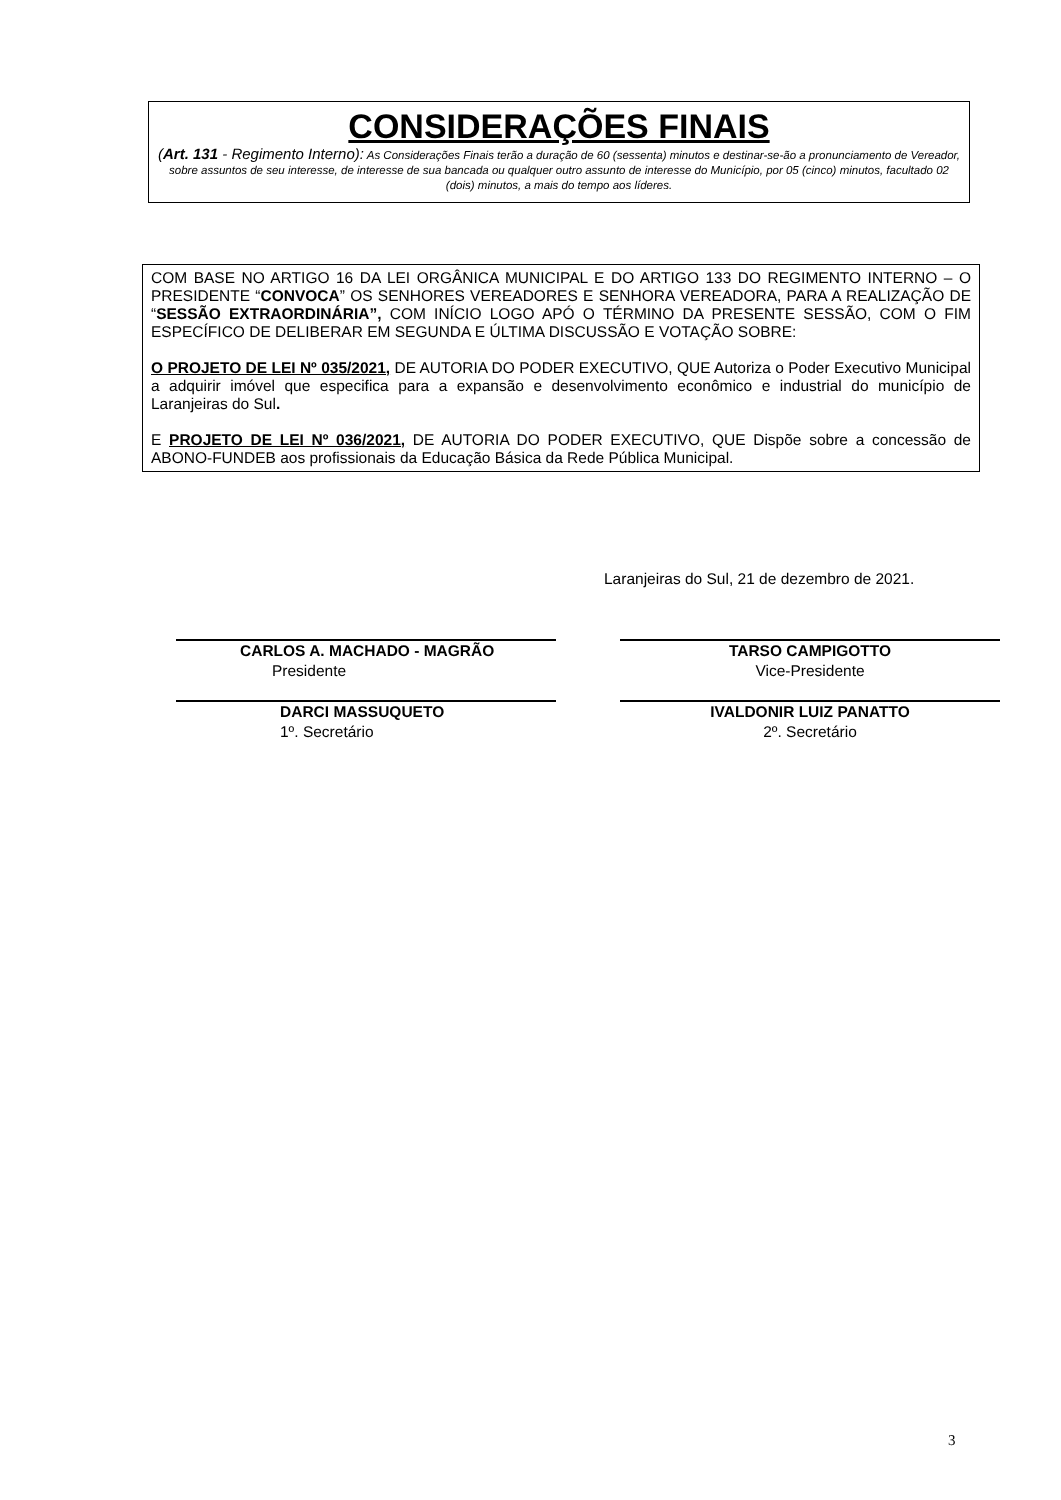CONSIDERAÇÕES FINAIS
(Art. 131 - Regimento Interno): As Considerações Finais terão a duração de 60 (sessenta) minutos e destinar-se-ão a pronunciamento de Vereador, sobre assuntos de seu interesse, de interesse de sua bancada ou qualquer outro assunto de interesse do Município, por 05 (cinco) minutos, facultado 02 (dois) minutos, a mais do tempo aos líderes.
COM BASE NO ARTIGO 16 DA LEI ORGÂNICA MUNICIPAL E DO ARTIGO 133 DO REGIMENTO INTERNO – O PRESIDENTE “CONVOCA” OS SENHORES VEREADORES E SENHORA VEREADORA, PARA A REALIZAÇÃO DE “SESSÃO EXTRAORDINÁRIA”, COM INÍCIO LOGO APÓ O TÉRMINO DA PRESENTE SESSÃO, COM O FIM ESPECÍFICO DE DELIBERAR EM SEGUNDA E ÚLTIMA DISCUSSÃO E VOTAÇÃO SOBRE:
O PROJETO DE LEI Nº 035/2021, DE AUTORIA DO PODER EXECUTIVO, QUE Autoriza o Poder Executivo Municipal a adquirir imóvel que especifica para a expansão e desenvolvimento econômico e industrial do município de Laranjeiras do Sul.
E PROJETO DE LEI Nº 036/2021, DE AUTORIA DO PODER EXECUTIVO, QUE Dispõe sobre a concessão de ABONO-FUNDEB aos profissionais da Educação Básica da Rede Pública Municipal.
Laranjeiras do Sul, 21 de dezembro de 2021.
CARLOS A. MACHADO - MAGRÃO
Presidente
TARSO CAMPIGOTTO
Vice-Presidente
DARCI MASSUQUETO
1º. Secretário
IVALDONIR LUIZ PANATTO
2º. Secretário
3